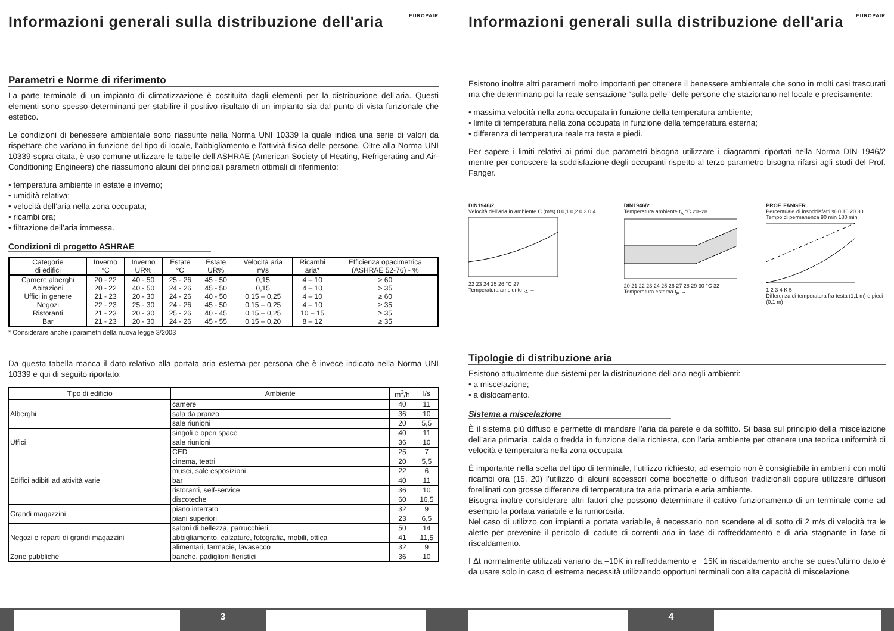Informazioni generali sulla distribuzione dell'aria EUROPAIR
Parametri e Norme di riferimento
La parte terminale di un impianto di climatizzazione è costituita dagli elementi per la distribuzione dell’aria. Questi elementi sono spesso determinanti per stabilire il positivo risultato di un impianto sia dal punto di vista funzionale che estetico.
Le condizioni di benessere ambientale sono riassunte nella Norma UNI 10339 la quale indica una serie di valori da rispettare che variano in funzione del tipo di locale, l’abbigliamento e l’attività fisica delle persone. Oltre alla Norma UNI 10339 sopra citata, è uso comune utilizzare le tabelle dell’ASHRAE (American Society of Heating, Refrigerating and Air-Conditioning Engineers) che riassumono alcuni dei principali parametri ottimali di riferimento:
• temperatura ambiente in estate e inverno;
• umidità relativa;
• velocità dell’aria nella zona occupata;
• ricambi ora;
• filtrazione dell’aria immessa.
Condizioni di progetto ASHRAE
| Categorie di edifici | Inverno °C | Inverno UR% | Estate °C | Estate UR% | Velocità aria m/s | Ricambi aria* | Efficienza opacimetrica (ASHRAE 52-76) - % |
| --- | --- | --- | --- | --- | --- | --- | --- |
| Camere alberghi | 20 - 22 | 40 - 50 | 25 - 26 | 45 - 50 | 0,15 | 4 – 10 | > 60 |
| Abitazioni | 20 - 22 | 40 - 50 | 24 - 26 | 45 - 50 | 0,15 | 4 – 10 | > 35 |
| Uffici in genere | 21 - 23 | 20 - 30 | 24 - 26 | 40 - 50 | 0,15 – 0,25 | 4 – 10 | ≥ 60 |
| Negozi | 22 - 23 | 25 - 30 | 24 - 26 | 45 - 50 | 0,15 – 0,25 | 4 – 10 | ≥ 35 |
| Ristoranti | 21 - 23 | 20 - 30 | 25 - 26 | 40 - 45 | 0,15 – 0,25 | 10 – 15 | ≥ 35 |
| Bar | 21 - 23 | 20 - 30 | 24 - 26 | 45 - 55 | 0,15 – 0,20 | 8 – 12 | ≥ 35 |
* Considerare anche i parametri della nuova legge 3/2003
Da questa tabella manca il dato relativo alla portata aria esterna per persona che è invece indicato nella Norma UNI 10339 e qui di seguito riportato:
| Tipo di edificio | Ambiente | m<sup>3</sup>/h | l/s |
| --- | --- | --- | --- |
| Alberghi | camere | 40 | 11 |
| | sala da pranzo | 36 | 10 |
| | sale riunioni | 20 | 5,5 |
| Uffici | singoli e open space | 40 | 11 |
| | sale riunioni | 36 | 10 |
| | CED | 25 | 7 |
| Edifici adibiti ad attività varie | cinema, teatri | 20 | 5,5 |
| | musei, sale esposizioni | 22 | 6 |
| | bar | 40 | 11 |
| | ristoranti, self-service | 36 | 10 |
| | discoteche | 60 | 16,5 |
| Grandi magazzini | piano interrato | 32 | 9 |
| | piani superiori | 23 | 6,5 |
| Negozi e reparti di grandi magazzini | saloni di bellezza, parrucchieri | 50 | 14 |
| | abbigliamento, calzature, fotografia, mobili, ottica | 41 | 11,5 |
| | alimentari, farmacie, lavasecco | 32 | 9 |
| Zone pubbliche | banche, padiglioni fieristici | 36 | 10 |
Informazioni generali sulla distribuzione dell'aria EUROPAIR
Esistono inoltre altri parametri molto importanti per ottenere il benessere ambientale che sono in molti casi trascurati ma che determinano poi la reale sensazione “sulla pelle” delle persone che stazionano nel locale e precisamente:
• massima velocità nella zona occupata in funzione della temperatura ambiente;
• limite di temperatura nella zona occupata in funzione della temperatura esterna;
• differenza di temperatura reale tra testa e piedi.
Per sapere i limiti relativi ai primi due parametri bisogna utilizzare i diagrammi riportati nella Norma DIN 1946/2 mentre per conoscere la soddisfazione degli occupanti rispetto al terzo parametro bisogna rifarsi agli studi del Prof. Fanger.
DIN1946/2
Velocità dell’aria in ambiente C (m/s) 0 0,1 0,2 0,3 0,4
22 23 24 25 26 °C 27
Temperatura ambiente t<sub>A</sub> →
DIN1946/2
Temperatura ambiente t<sub>A</sub> °C 20–28
20 21 22 23 24 25 26 27 28 29 30 °C 32
Temperatura esterna t<sub>E</sub> →
PROF. FANGER
Percentuale di insoddisfatti % 0 10 20 30
Tempo di permanenza 90 min 180 min
1 2 3 4 K 5
Differenza di temperatura fra testa (1,1 m) e piedi (0,1 m)
Tipologie di distribuzione aria
Esistono attualmente due sistemi per la distribuzione dell’aria negli ambienti:
• a miscelazione;
• a dislocamento.
Sistema a miscelazione
È il sistema più diffuso e permette di mandare l’aria da parete e da soffitto. Si basa sul principio della miscelazione dell’aria primaria, calda o fredda in funzione della richiesta, con l’aria ambiente per ottenere una teorica uniformità di velocità e temperatura nella zona occupata.
È importante nella scelta del tipo di terminale, l’utilizzo richiesto; ad esempio non è consigliabile in ambienti con molti ricambi ora (15, 20) l’utilizzo di alcuni accessori come bocchette o diffusori tradizionali oppure utilizzare diffusori forellinati con grosse differenze di temperatura tra aria primaria e aria ambiente.
Bisogna inoltre considerare altri fattori che possono determinare il cattivo funzionamento di un terminale come ad esempio la portata variabile e la rumorosità.
Nel caso di utilizzo con impianti a portata variabile, è necessario non scendere al di sotto di 2 m/s di velocità tra le alette per prevenire il pericolo di cadute di correnti aria in fase di raffreddamento e di aria stagnante in fase di riscaldamento.
I Δt normalmente utilizzati variano da –10K in raffreddamento e +15K in riscaldamento anche se quest’ultimo dato è da usare solo in caso di estrema necessità utilizzando opportuni terminali con alta capacità di miscelazione.
3 4